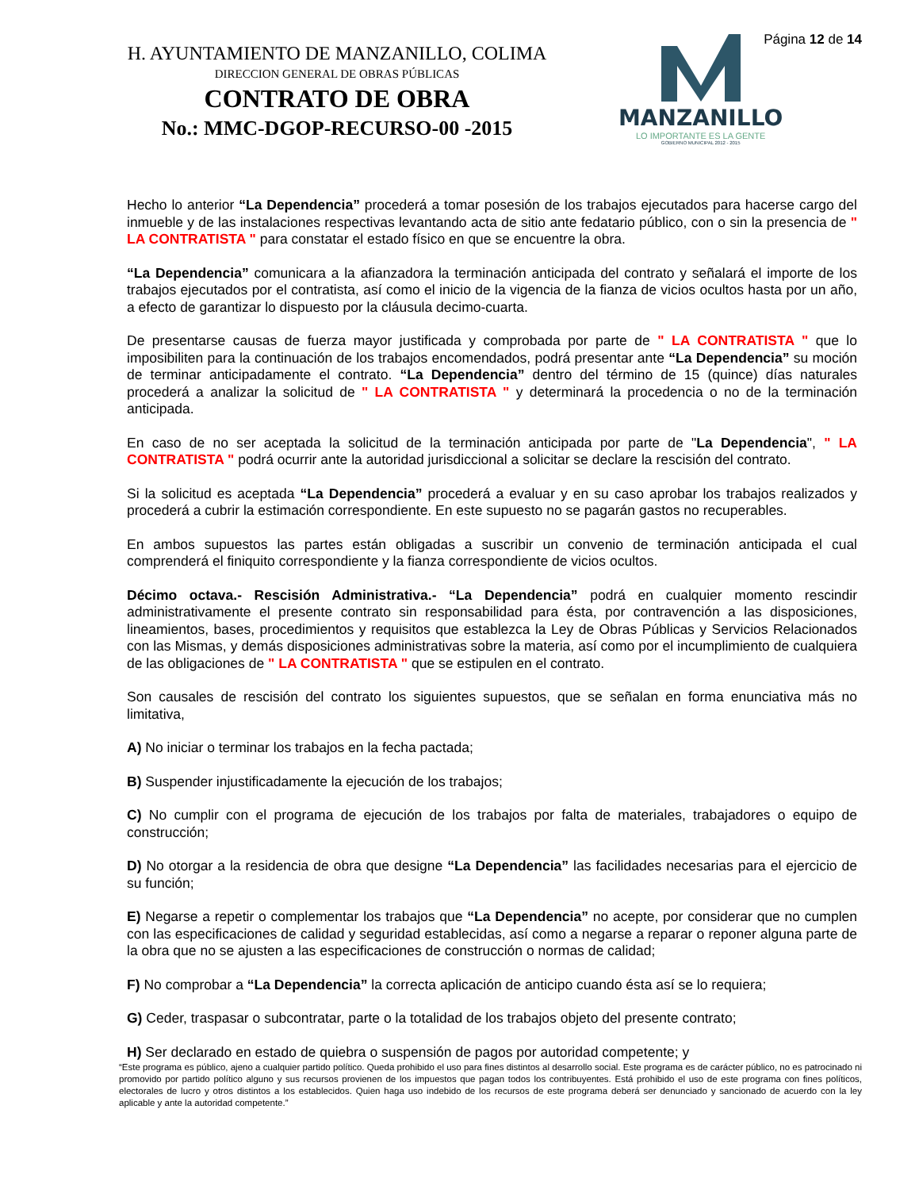H. AYUNTAMIENTO DE MANZANILLO, COLIMA
DIRECCION GENERAL DE OBRAS PÚBLICAS
CONTRATO DE OBRA
No.: MMC-DGOP-RECURSO-00 -2015
MANZANILLO
LO IMPORTANTE ES LA GENTE
GOBIERNO MUNICIPAL 2012 - 2015
Página 12 de 14
Hecho lo anterior “La Dependencia” procederá a tomar posesión de los trabajos ejecutados para hacerse cargo del inmueble y de las instalaciones respectivas levantando acta de sitio ante fedatario público, con o sin la presencia de " LA CONTRATISTA " para constatar el estado físico en que se encuentre la obra.
“La Dependencia” comunicara a la afianzadora la terminación anticipada del contrato y señalará el importe de los trabajos ejecutados por el contratista, así como el inicio de la vigencia de la fianza de vicios ocultos hasta por un año, a efecto de garantizar lo dispuesto por la cláusula decimo-cuarta.
De presentarse causas de fuerza mayor justificada y comprobada por parte de " LA CONTRATISTA " que lo imposibiliten para la continuación de los trabajos encomendados, podrá presentar ante “La Dependencia” su moción de terminar anticipadamente el contrato. “La Dependencia” dentro del término de 15 (quince) días naturales procederá a analizar la solicitud de " LA CONTRATISTA " y determinará la procedencia o no de la terminación anticipada.
En caso de no ser aceptada la solicitud de la terminación anticipada por parte de "La Dependencia", " LA CONTRATISTA " podrá ocurrir ante la autoridad jurisdiccional a solicitar se declare la rescisión del contrato.
Si la solicitud es aceptada “La Dependencia” procederá a evaluar y en su caso aprobar los trabajos realizados y procederá a cubrir la estimación correspondiente. En este supuesto no se pagarán gastos no recuperables.
En ambos supuestos las partes están obligadas a suscribir un convenio de terminación anticipada el cual comprenderá el finiquito correspondiente y la fianza correspondiente de vicios ocultos.
Décimo octava.- Rescisión Administrativa.- “La Dependencia” podrá en cualquier momento rescindir administrativamente el presente contrato sin responsabilidad para ésta, por contravención a las disposiciones, lineamientos, bases, procedimientos y requisitos que establezca la Ley de Obras Públicas y Servicios Relacionados con las Mismas, y demás disposiciones administrativas sobre la materia, así como por el incumplimiento de cualquiera de las obligaciones de " LA CONTRATISTA " que se estipulen en el contrato.
Son causales de rescisión del contrato los siguientes supuestos, que se señalan en forma enunciativa más no limitativa,
A) No iniciar o terminar los trabajos en la fecha pactada;
B) Suspender injustificadamente la ejecución de los trabajos;
C) No cumplir con el programa de ejecución de los trabajos por falta de materiales, trabajadores o equipo de construcción;
D) No otorgar a la residencia de obra que designe “La Dependencia” las facilidades necesarias para el ejercicio de su función;
E) Negarse a repetir o complementar los trabajos que “La Dependencia” no acepte, por considerar que no cumplen con las especificaciones de calidad y seguridad establecidas, así como a negarse a reparar o reponer alguna parte de la obra que no se ajusten a las especificaciones de construcción o normas de calidad;
F) No comprobar a “La Dependencia” la correcta aplicación de anticipo cuando ésta así se lo requiera;
G) Ceder, traspasar o subcontratar, parte o la totalidad de los trabajos objeto del presente contrato;
H) Ser declarado en estado de quiebra o suspensión de pagos por autoridad competente; y
“Este programa es público, ajeno a cualquier partido político. Queda prohibido el uso para fines distintos al desarrollo social. Este programa es de carácter público, no es patrocinado ni promovido por partido político alguno y sus recursos provienen de los impuestos que pagan todos los contribuyentes. Está prohibido el uso de este programa con fines políticos, electorales de lucro y otros distintos a los establecidos. Quien haga uso indebido de los recursos de este programa deberá ser denunciado y sancionado de acuerdo con la ley aplicable y ante la autoridad competente.”